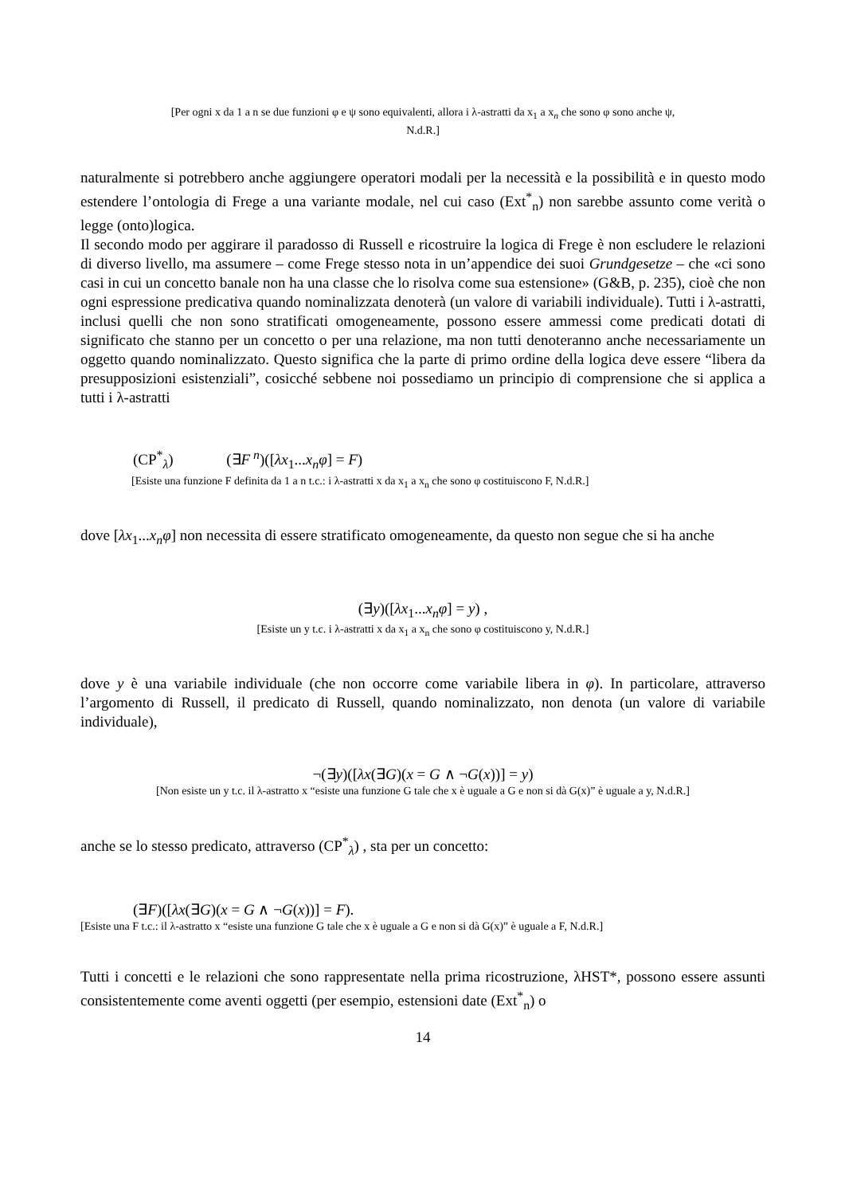[Per ogni x da 1 a n se due funzioni φ e ψ sono equivalenti, allora i λ-astratti da x<sub>1</sub> a x<sub>n</sub> che sono φ sono anche ψ,
N.d.R.]
naturalmente si potrebbero anche aggiungere operatori modali per la necessità e la possibilità e in questo modo estendere l’ontologia di Frege a una variante modale, nel cui caso (Ext<sup>*</sup><sub>n</sub>) non sarebbe assunto come verità o legge (onto)logica.
Il secondo modo per aggirare il paradosso di Russell e ricostruire la logica di Frege è non escludere le relazioni di diverso livello, ma assumere – come Frege stesso nota in un’appendice dei suoi Grundgesetze – che «ci sono casi in cui un concetto banale non ha una classe che lo risolva come sua estensione» (G&B, p. 235), cioè che non ogni espressione predicativa quando nominalizzata denoterà (un valore di variabili individuale). Tutti i λ-astratti, inclusi quelli che non sono stratificati omogeneamente, possono essere ammessi come predicati dotati di significato che stanno per un concetto o per una relazione, ma non tutti denoteranno anche necessariamente un oggetto quando nominalizzato. Questo significa che la parte di primo ordine della logica deve essere “libera da presupposizioni esistenziali”, cosicché sebbene noi possediamo un principio di comprensione che si applica a tutti i λ-astratti
(CP<sup>*</sup><sub>λ</sub>) (∃F<sup>n</sup>)([λx<sub>1</sub>...x<sub>n</sub>φ] = F)
[Esiste una funzione F definita da 1 a n t.c.: i λ-astratti x da x<sub>1</sub> a x<sub>n</sub> che sono φ costituiscono F, N.d.R.]
dove [λx<sub>1</sub>...x<sub>n</sub>φ] non necessita di essere stratificato omogeneamente, da questo non segue che si ha anche
(∃y)([λx<sub>1</sub>...x<sub>n</sub>φ] = y) ,
[Esiste un y t.c. i λ-astratti x da x<sub>1</sub> a x<sub>n</sub> che sono φ costituiscono y, N.d.R.]
dove y è una variabile individuale (che non occorre come variabile libera in φ). In particolare, attraverso l’argomento di Russell, il predicato di Russell, quando nominalizzato, non denota (un valore di variabile individuale),
¬(∃y)([λx(∃G)(x = G ∧ ¬G(x))] = y)
[Non esiste un y t.c. il λ-astratto x “esiste una funzione G tale che x è uguale a G e non si dà G(x)” è uguale a y, N.d.R.]
anche se lo stesso predicato, attraverso (CP<sup>*</sup><sub>λ</sub>) , sta per un concetto:
(∃F)([λx(∃G)(x = G ∧ ¬G(x))] = F).
[Esiste una F t.c.: il λ-astratto x “esiste una funzione G tale che x è uguale a G e non si dà G(x)” è uguale a F, N.d.R.]
Tutti i concetti e le relazioni che sono rappresentate nella prima ricostruzione, λHST*, possono essere assunti consistentemente come aventi oggetti (per esempio, estensioni date (Ext<sup>*</sup><sub>n</sub>) o
14